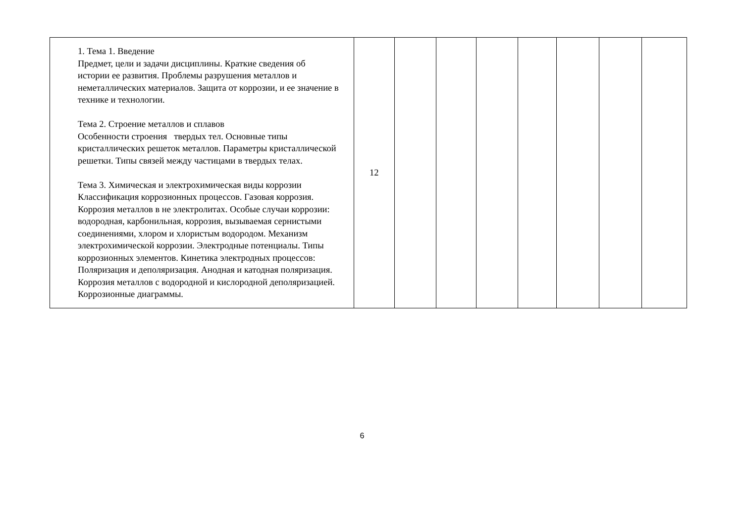| 1. Тема 1. Введение Предмет, цели и задачи дисциплины. Краткие сведения об истории ее развития. Проблемы разрушения металлов и неметаллических материалов. Защита от коррозии, и ее значение в технике и технологии. Тема 2. Строение металлов и сплавов Особенности строения твердых тел. Основные типы кристаллических решеток металлов. Параметры кристаллической решетки. Типы связей между частицами в твердых телах. Тема 3. Химическая и электрохимическая виды коррозии Классификация коррозионных процессов. Газовая коррозия. Коррозия металлов в не электролитах. Особые случаи коррозии: водородная, карбонильная, коррозия, вызываемая сернистыми соединениями, хлором и хлористым водородом. Механизм электрохимической коррозии. Электродные потенциалы. Типы коррозионных элементов. Кинетика электродных процессов: Поляризация и деполяризация. Анодная и катодная поляризация. Коррозия металлов с водородной и кислородной деполяризацией. Коррозионные диаграммы. | 12 | | | | | | | |
6